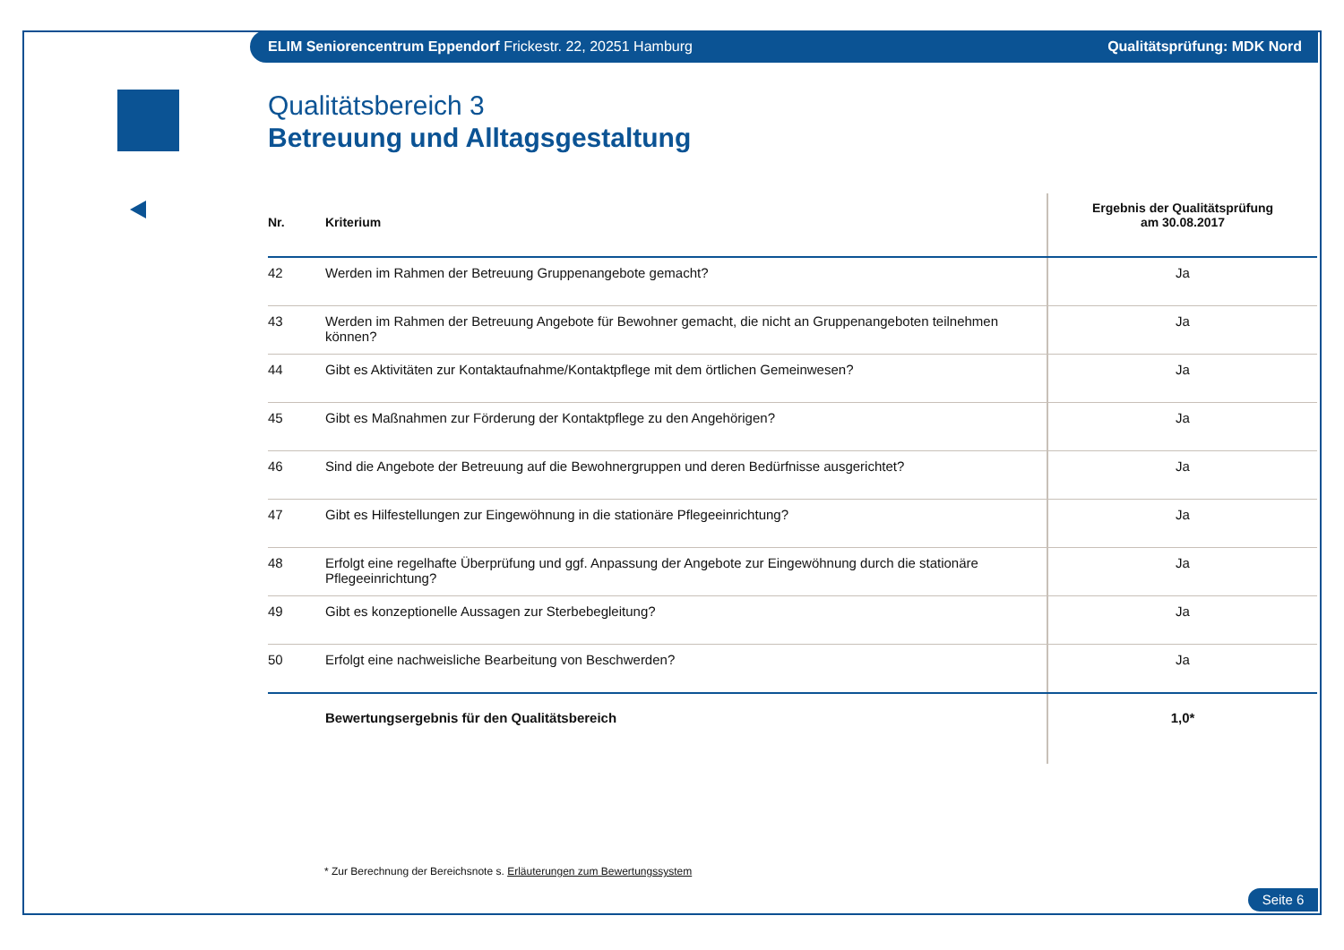ELIM Seniorencentrum Eppendorf Frickestr. 22, 20251 Hamburg Qualitätsprüfung: MDK Nord
Qualitätsbereich 3
Betreuung und Alltagsgestaltung
| Nr. | Kriterium | Ergebnis der Qualitätsprüfung am 30.08.2017 |
| --- | --- | --- |
| 42 | Werden im Rahmen der Betreuung Gruppenangebote gemacht? | Ja |
| 43 | Werden im Rahmen der Betreuung Angebote für Bewohner gemacht, die nicht an Gruppenangeboten teilnehmen können? | Ja |
| 44 | Gibt es Aktivitäten zur Kontaktaufnahme/Kontaktpflege mit dem örtlichen Gemeinwesen? | Ja |
| 45 | Gibt es Maßnahmen zur Förderung der Kontaktpflege zu den Angehörigen? | Ja |
| 46 | Sind die Angebote der Betreuung auf die Bewohnergruppen und deren Bedürfnisse ausgerichtet? | Ja |
| 47 | Gibt es Hilfestellungen zur Eingewöhnung in die stationäre Pflegeeinrichtung? | Ja |
| 48 | Erfolgt eine regelhafte Überprüfung und ggf. Anpassung der Angebote zur Eingewöhnung durch die stationäre Pflegeeinrichtung? | Ja |
| 49 | Gibt es konzeptionelle Aussagen zur Sterbebegleitung? | Ja |
| 50 | Erfolgt eine nachweisliche Bearbeitung von Beschwerden? | Ja |
| | Bewertungsergebnis für den Qualitätsbereich | 1,0* |
* Zur Berechnung der Bereichsnote s. Erläuterungen zum Bewertungssystem
Seite 6